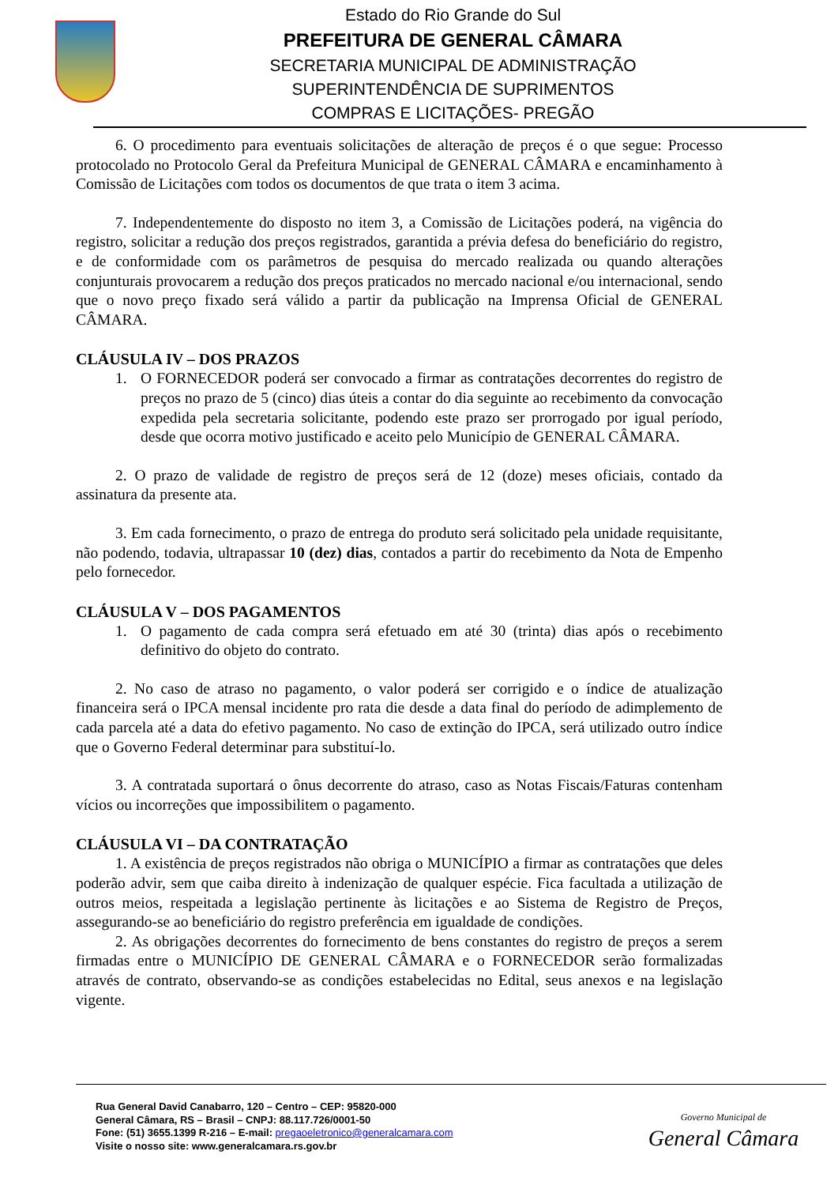Estado do Rio Grande do Sul
PREFEITURA DE GENERAL CÂMARA
SECRETARIA MUNICIPAL DE ADMINISTRAÇÃO
SUPERINTENDÊNCIA DE SUPRIMENTOS
COMPRAS E LICITAÇÕES- PREGÃO
6. O procedimento para eventuais solicitações de alteração de preços é o que segue: Processo protocolado no Protocolo Geral da Prefeitura Municipal de GENERAL CÂMARA e encaminhamento à Comissão de Licitações com todos os documentos de que trata o item 3 acima.
7. Independentemente do disposto no item 3, a Comissão de Licitações poderá, na vigência do registro, solicitar a redução dos preços registrados, garantida a prévia defesa do beneficiário do registro, e de conformidade com os parâmetros de pesquisa do mercado realizada ou quando alterações conjunturais provocarem a redução dos preços praticados no mercado nacional e/ou internacional, sendo que o novo preço fixado será válido a partir da publicação na Imprensa Oficial de GENERAL CÂMARA.
CLÁUSULA IV – DOS PRAZOS
1. O FORNECEDOR poderá ser convocado a firmar as contratações decorrentes do registro de preços no prazo de 5 (cinco) dias úteis a contar do dia seguinte ao recebimento da convocação expedida pela secretaria solicitante, podendo este prazo ser prorrogado por igual período, desde que ocorra motivo justificado e aceito pelo Município de GENERAL CÂMARA.
2. O prazo de validade de registro de preços será de 12 (doze) meses oficiais, contado da assinatura da presente ata.
3. Em cada fornecimento, o prazo de entrega do produto será solicitado pela unidade requisitante, não podendo, todavia, ultrapassar 10 (dez) dias, contados a partir do recebimento da Nota de Empenho pelo fornecedor.
CLÁUSULA V – DOS PAGAMENTOS
1. O pagamento de cada compra será efetuado em até 30 (trinta) dias após o recebimento definitivo do objeto do contrato.
2. No caso de atraso no pagamento, o valor poderá ser corrigido e o índice de atualização financeira será o IPCA mensal incidente pro rata die desde a data final do período de adimplemento de cada parcela até a data do efetivo pagamento. No caso de extinção do IPCA, será utilizado outro índice que o Governo Federal determinar para substituí-lo.
3. A contratada suportará o ônus decorrente do atraso, caso as Notas Fiscais/Faturas contenham vícios ou incorreções que impossibilitem o pagamento.
CLÁUSULA VI – DA CONTRATAÇÃO
1. A existência de preços registrados não obriga o MUNICÍPIO a firmar as contratações que deles poderão advir, sem que caiba direito à indenização de qualquer espécie. Fica facultada a utilização de outros meios, respeitada a legislação pertinente às licitações e ao Sistema de Registro de Preços, assegurando-se ao beneficiário do registro preferência em igualdade de condições.
2. As obrigações decorrentes do fornecimento de bens constantes do registro de preços a serem firmadas entre o MUNICÍPIO DE GENERAL CÂMARA e o FORNECEDOR serão formalizadas através de contrato, observando-se as condições estabelecidas no Edital, seus anexos e na legislação vigente.
Rua General David Canabarro, 120 – Centro – CEP: 95820-000
General Câmara, RS – Brasil – CNPJ: 88.117.726/0001-50
Fone: (51) 3655.1399 R-216 – E-mail: pregaoeletronico@generalcamara.com
Visite o nosso site: www.generalcamara.rs.gov.br
Governo Municipal de
General Câmara